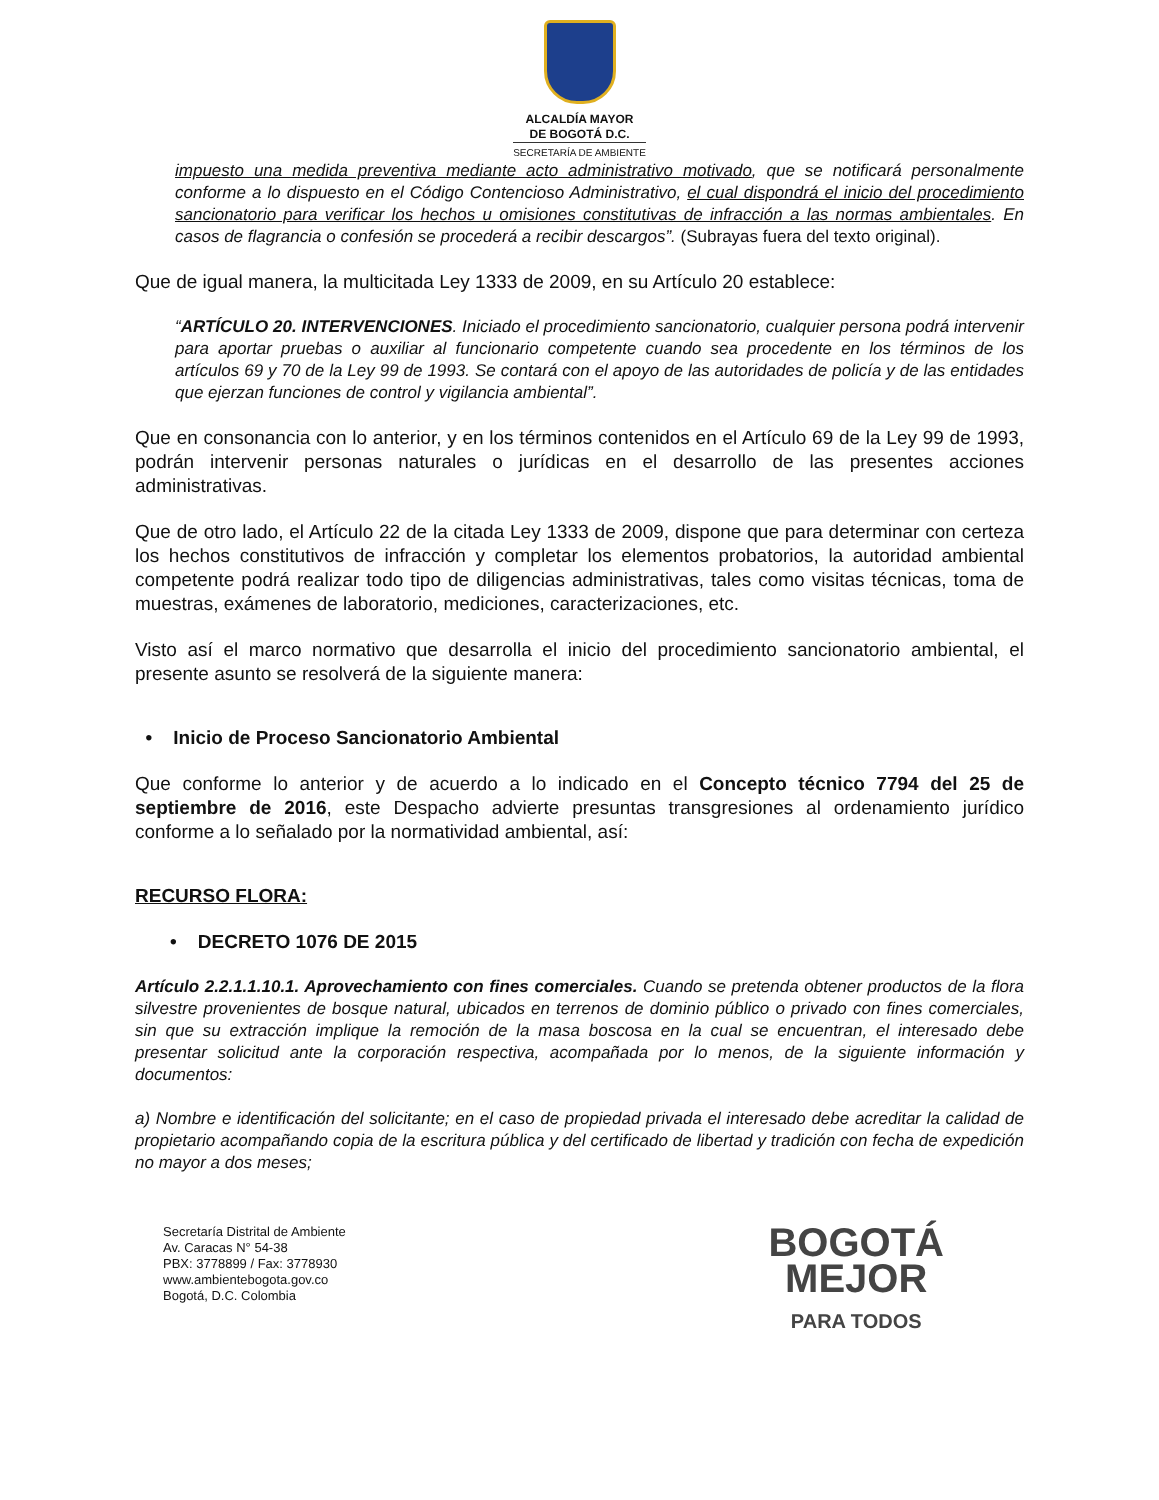ALCALDÍA MAYOR
DE BOGOTÁ D.C.
SECRETARÍA DE AMBIENTE
impuesto una medida preventiva mediante acto administrativo motivado, que se notificará personalmente conforme a lo dispuesto en el Código Contencioso Administrativo, el cual dispondrá el inicio del procedimiento sancionatorio para verificar los hechos u omisiones constitutivas de infracción a las normas ambientales. En casos de flagrancia o confesión se procederá a recibir descargos”. (Subrayas fuera del texto original).
Que de igual manera, la multicitada Ley 1333 de 2009, en su Artículo 20 establece:
“ARTÍCULO 20. INTERVENCIONES. Iniciado el procedimiento sancionatorio, cualquier persona podrá intervenir para aportar pruebas o auxiliar al funcionario competente cuando sea procedente en los términos de los artículos 69 y 70 de la Ley 99 de 1993. Se contará con el apoyo de las autoridades de policía y de las entidades que ejerzan funciones de control y vigilancia ambiental”.
Que en consonancia con lo anterior, y en los términos contenidos en el Artículo 69 de la Ley 99 de 1993, podrán intervenir personas naturales o jurídicas en el desarrollo de las presentes acciones administrativas.
Que de otro lado, el Artículo 22 de la citada Ley 1333 de 2009, dispone que para determinar con certeza los hechos constitutivos de infracción y completar los elementos probatorios, la autoridad ambiental competente podrá realizar todo tipo de diligencias administrativas, tales como visitas técnicas, toma de muestras, exámenes de laboratorio, mediciones, caracterizaciones, etc.
Visto así el marco normativo que desarrolla el inicio del procedimiento sancionatorio ambiental, el presente asunto se resolverá de la siguiente manera:
• Inicio de Proceso Sancionatorio Ambiental
Que conforme lo anterior y de acuerdo a lo indicado en el Concepto técnico 7794 del 25 de septiembre de 2016, este Despacho advierte presuntas transgresiones al ordenamiento jurídico conforme a lo señalado por la normatividad ambiental, así:
RECURSO FLORA:
• DECRETO 1076 DE 2015
Artículo 2.2.1.1.10.1. Aprovechamiento con fines comerciales. Cuando se pretenda obtener productos de la flora silvestre provenientes de bosque natural, ubicados en terrenos de dominio público o privado con fines comerciales, sin que su extracción implique la remoción de la masa boscosa en la cual se encuentran, el interesado debe presentar solicitud ante la corporación respectiva, acompañada por lo menos, de la siguiente información y documentos:
a) Nombre e identificación del solicitante; en el caso de propiedad privada el interesado debe acreditar la calidad de propietario acompañando copia de la escritura pública y del certificado de libertad y tradición con fecha de expedición no mayor a dos meses;
Secretaría Distrital de Ambiente
Av. Caracas N° 54-38
PBX: 3778899 / Fax: 3778930
www.ambientebogota.gov.co
Bogotá, D.C. Colombia
BOGOTÁ
MEJOR
PARA TODOS